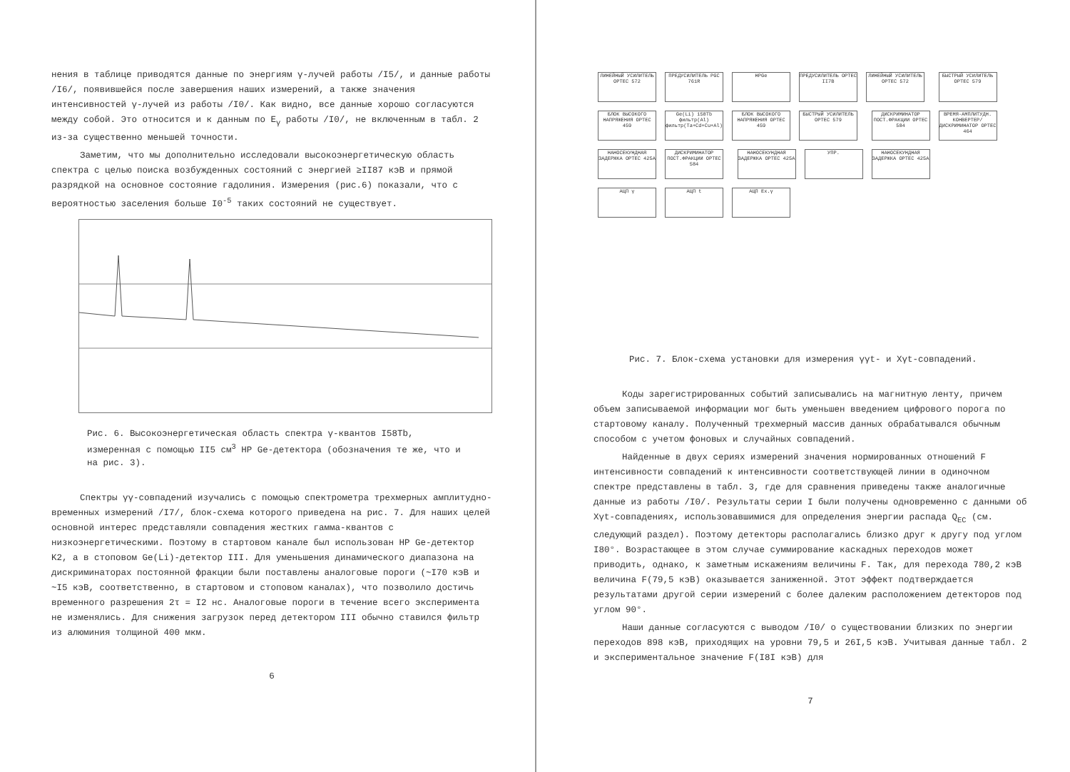нения в таблице приводятся данные по энергиям γ-лучей работы /I5/, и данные работы /I6/, появившейся после завершения наших измерений, а также значения интенсивностей γ-лучей из работы /I0/. Как видно, все данные хорошо согласуются между собой. Это относится и к данным по E<sub>γ</sub> работы /I0/, не включенным в табл. 2 из-за существенно меньшей точности.
Заметим, что мы дополнительно исследовали высокоэнергетическую область спектра с целью поиска возбужденных состояний с энергией ≥II87 кэВ и прямой разрядкой на основное состояние гадолиния. Измерения (рис.6) показали, что с вероятностью заселения больше I0<sup>-5</sup> таких состояний не существует.
Рис. 6. Высокоэнергетическая область спектра γ-квантов I58Tb, измеренная с помощью II5 см<sup>3</sup> HP Ge-детектора (обозначения те же, что и на рис. 3).
Спектры γγ-совпадений изучались с помощью спектрометра трехмерных амплитудно-временных измерений /I7/, блок-схема которого приведена на рис. 7. Для наших целей основной интерес представляли совпадения жестких гамма-квантов с низкоэнергетическими. Поэтому в стартовом канале был использован HP Ge-детектор K2, а в стоповом Ge(Li)-детектор III. Для уменьшения динамического диапазона на дискриминаторах постоянной фракции были поставлены аналоговые пороги (~I70 кэВ и ~I5 кэВ, соответственно, в стартовом и стоповом каналах), что позволило достичь временного разрешения 2τ = I2 нс. Аналоговые пороги в течение всего эксперимента не изменялись. Для снижения загрузок перед детектором III обычно ставился фильтр из алюминия толщиной 400 мкм.
6
ЛИНЕЙНЫЙ УСИЛИТЕЛЬ ОРТЕС 572 ПРЕДУСИЛИТЕЛЬ PGC 761R HPGe ПРЕДУСИЛИТЕЛЬ ОРТЕС II7B ЛИНЕЙНЫЙ УСИЛИТЕЛЬ ОРТЕС 572 БЫСТРЫЙ УСИЛИТЕЛЬ ОРТЕС 579 БЛОК ВЫСОКОГО НАПРЯЖЕНИЯ ОРТЕС 459 Ge(Li) 158Tb фильтр(Al) фильтр(Ta+Cd+Cu+Al) БЛОК ВЫСОКОГО НАПРЯЖЕНИЯ ОРТЕС 459 БЫСТРЫЙ УСИЛИТЕЛЬ ОРТЕС 579 ДИСКРИМИНАТОР ПОСТ.ФРАКЦИИ ОРТЕС 584 ВРЕМЯ-АМПЛИТУДН. КОНВЕРТЕР/ДИСКРИМИНАТОР ОРТЕС 464 НАНОСЕКУНДНАЯ ЗАДЕРЖКА ОРТЕС 425A ДИСКРИМИНАТОР ПОСТ.ФРАКЦИИ ОРТЕС 584 НАНОСЕКУНДНАЯ ЗАДЕРЖКА ОРТЕС 425A УПР. НАНОСЕКУНДНАЯ ЗАДЕРЖКА ОРТЕС 425A
АЦП γ АЦП t АЦП Ex.γ
Рис. 7. Блок-схема установки для измерения γγt- и Xγt-совпадений.
Коды зарегистрированных событий записывались на магнитную ленту, причем объем записываемой информации мог быть уменьшен введением цифрового порога по стартовому каналу. Полученный трехмерный массив данных обрабатывался обычным способом с учетом фоновых и случайных совпадений.
Найденные в двух сериях измерений значения нормированных отношений F интенсивности совпадений к интенсивности соответствующей линии в одиночном спектре представлены в табл. 3, где для сравнения приведены также аналогичные данные из работы /I0/. Результаты серии I были получены одновременно с данными об Xγt-совпадениях, использовавшимися для определения энергии распада Q<sub>EC</sub> (см. следующий раздел). Поэтому детекторы располагались близко друг к другу под углом I80°. Возрастающее в этом случае суммирование каскадных переходов может приводить, однако, к заметным искажениям величины F. Так, для перехода 780,2 кэВ величина F(79,5 кэВ) оказывается заниженной. Этот эффект подтверждается результатами другой серии измерений с более далеким расположением детекторов под углом 90°.
Наши данные согласуются с выводом /I0/ о существовании близких по энергии переходов 898 кэВ, приходящих на уровни 79,5 и 26I,5 кэВ. Учитывая данные табл. 2 и экспериментальное значение F(I8I кэВ) для
7